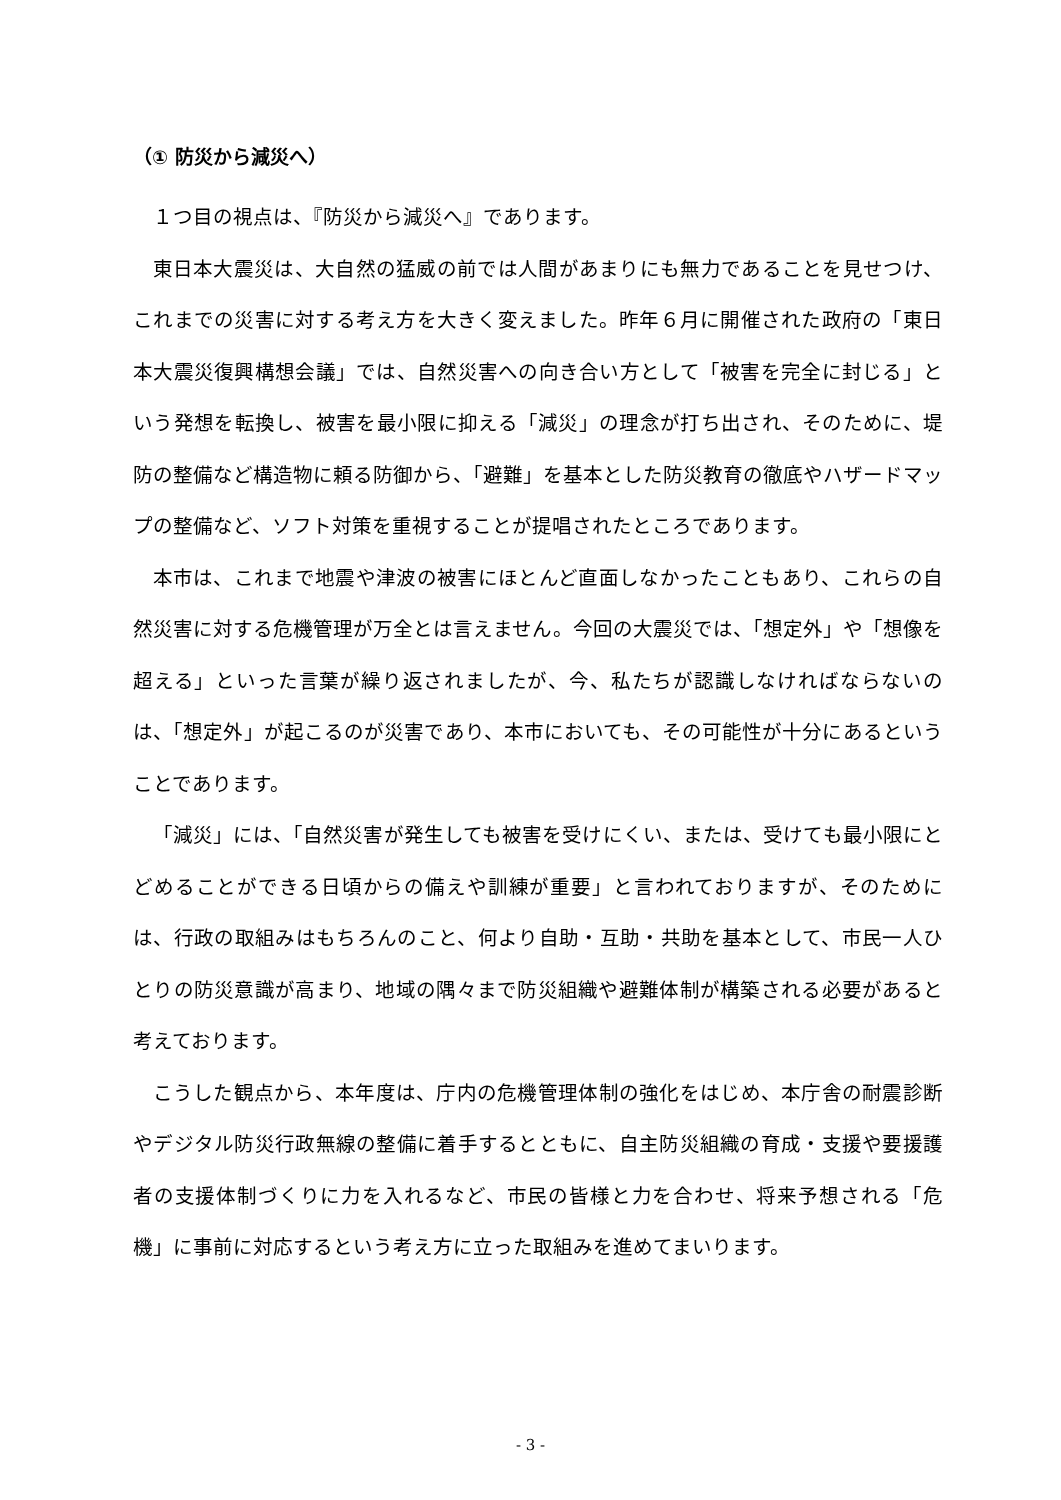（① 防災から減災へ）
１つ目の視点は、『防災から減災へ』であります。
東日本大震災は、大自然の猛威の前では人間があまりにも無力であることを見せつけ、これまでの災害に対する考え方を大きく変えました。昨年６月に開催された政府の「東日本大震災復興構想会議」では、自然災害への向き合い方として「被害を完全に封じる」という発想を転換し、被害を最小限に抑える「減災」の理念が打ち出され、そのために、堤防の整備など構造物に頼る防御から、「避難」を基本とした防災教育の徹底やハザードマップの整備など、ソフト対策を重視することが提唱されたところであります。
本市は、これまで地震や津波の被害にほとんど直面しなかったこともあり、これらの自然災害に対する危機管理が万全とは言えません。今回の大震災では、「想定外」や「想像を超える」といった言葉が繰り返されましたが、今、私たちが認識しなければならないのは、「想定外」が起こるのが災害であり、本市においても、その可能性が十分にあるということであります。
「減災」には、「自然災害が発生しても被害を受けにくい、または、受けても最小限にとどめることができる日頃からの備えや訓練が重要」と言われておりますが、そのためには、行政の取組みはもちろんのこと、何より自助・互助・共助を基本として、市民一人ひとりの防災意識が高まり、地域の隅々まで防災組織や避難体制が構築される必要があると考えております。
こうした観点から、本年度は、庁内の危機管理体制の強化をはじめ、本庁舎の耐震診断やデジタル防災行政無線の整備に着手するとともに、自主防災組織の育成・支援や要援護者の支援体制づくりに力を入れるなど、市民の皆様と力を合わせ、将来予想される「危機」に事前に対応するという考え方に立った取組みを進めてまいります。
- 3 -